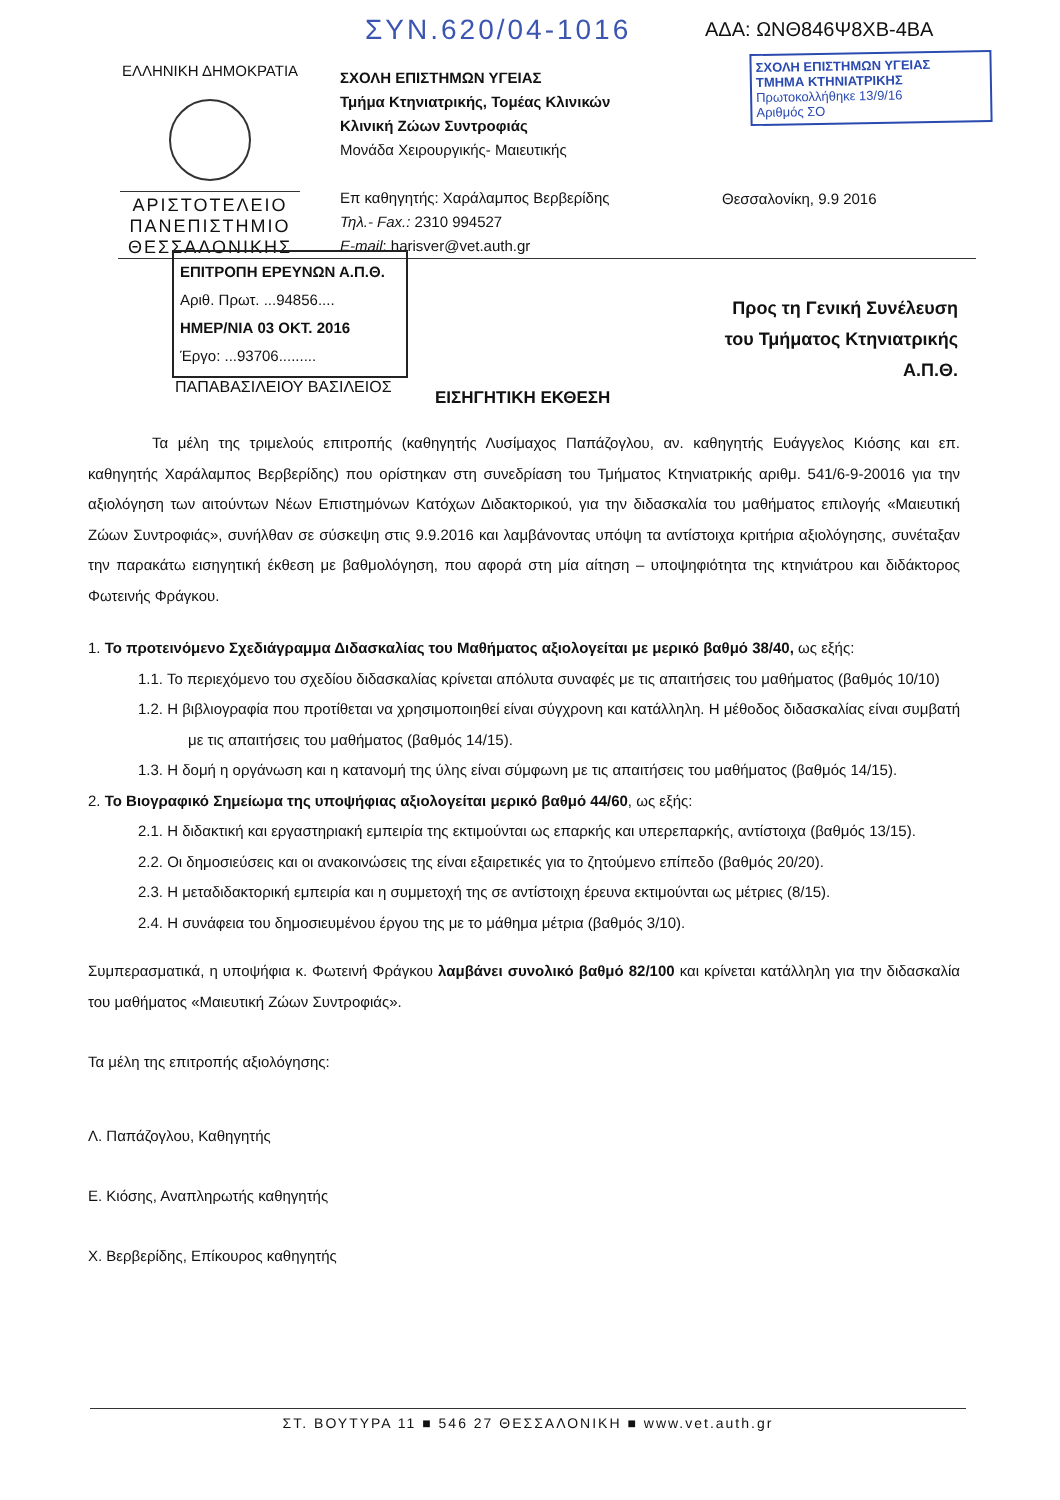ΣΥΝ.620/04-1016 ΑΔΑ: ΩΝΘ846Ψ8ΧΒ-4ΒΑ
ΕΛΛΗΝΙΚΗ ΔΗΜΟΚΡΑΤΙΑ
ΑΡΙΣΤΟΤΕΛΕΙΟ
ΠΑΝΕΠΙΣΤΗΜΙΟ
ΘΕΣΣΑΛΟΝΙΚΗΣ
ΣΧΟΛΗ ΕΠΙΣΤΗΜΩΝ ΥΓΕΙΑΣ
Τμήμα Κτηνιατρικής, Τομέας Κλινικών
Κλινική Ζώων Συντροφιάς
Μονάδα Χειρουργικής- Μαιευτικής
Επ καθηγητής: Χαράλαμπος Βερβερίδης
Τηλ.- Fax.: 2310 994527
E-mail: harisver@vet.auth.gr
ΣΧΟΛΗ ΕΠΙΣΤΗΜΩΝ ΥΓΕΙΑΣ
ΤΜΗΜΑ ΚΤΗΝΙΑΤΡΙΚΗΣ
Πρωτοκολλήθηκε 13/9/16
Αριθμός ΣΟ
Θεσσαλονίκη, 9.9 2016
ΕΠΙΤΡΟΠΗ ΕΡΕΥΝΩΝ Α.Π.Θ.
Αριθ. Πρωτ. ...94856....
ΗΜΕΡ/ΝΙΑ 03 ΟΚΤ. 2016
Έργο: ...93706.........
ΠΑΠΑΒΑΣΙΛΕΙΟΥ ΒΑΣΙΛΕΙΟΣ
Προς τη Γενική Συνέλευση
του Τμήματος Κτηνιατρικής
Α.Π.Θ.
ΕΙΣΗΓΗΤΙΚΗ ΕΚΘΕΣΗ
Τα μέλη της τριμελούς επιτροπής (καθηγητής Λυσίμαχος Παπάζογλου, αν. καθηγητής Ευάγγελος Κιόσης και επ. καθηγητής Χαράλαμπος Βερβερίδης) που ορίστηκαν στη συνεδρίαση του Τμήματος Κτηνιατρικής αριθμ. 541/6-9-20016 για την αξιολόγηση των αιτούντων Νέων Επιστημόνων Κατόχων Διδακτορικού, για την διδασκαλία του μαθήματος επιλογής «Μαιευτική Ζώων Συντροφιάς», συνήλθαν σε σύσκεψη στις 9.9.2016 και λαμβάνοντας υπόψη τα αντίστοιχα κριτήρια αξιολόγησης, συνέταξαν την παρακάτω εισηγητική έκθεση με βαθμολόγηση, που αφορά στη μία αίτηση – υποψηφιότητα της κτηνιάτρου και διδάκτορος Φωτεινής Φράγκου.
1. Το προτεινόμενο Σχεδιάγραμμα Διδασκαλίας του Μαθήματος αξιολογείται με μερικό βαθμό 38/40, ως εξής:
1.1. Το περιεχόμενο του σχεδίου διδασκαλίας κρίνεται απόλυτα συναφές με τις απαιτήσεις του μαθήματος (βαθμός 10/10)
1.2. Η βιβλιογραφία που προτίθεται να χρησιμοποιηθεί είναι σύγχρονη και κατάλληλη. Η μέθοδος διδασκαλίας είναι συμβατή με τις απαιτήσεις του μαθήματος (βαθμός 14/15).
1.3. Η δομή η οργάνωση και η κατανομή της ύλης είναι σύμφωνη με τις απαιτήσεις του μαθήματος (βαθμός 14/15).
2. Το Βιογραφικό Σημείωμα της υποψήφιας αξιολογείται μερικό βαθμό 44/60, ως εξής:
2.1. Η διδακτική και εργαστηριακή εμπειρία της εκτιμούνται ως επαρκής και υπερεπαρκής, αντίστοιχα (βαθμός 13/15).
2.2. Οι δημοσιεύσεις και οι ανακοινώσεις της είναι εξαιρετικές για το ζητούμενο επίπεδο (βαθμός 20/20).
2.3. Η μεταδιδακτορική εμπειρία και η συμμετοχή της σε αντίστοιχη έρευνα εκτιμούνται ως μέτριες (8/15).
2.4. Η συνάφεια του δημοσιευμένου έργου της με το μάθημα μέτρια (βαθμός 3/10).
Συμπερασματικά, η υποψήφια κ. Φωτεινή Φράγκου λαμβάνει συνολικό βαθμό 82/100 και κρίνεται κατάλληλη για την διδασκαλία του μαθήματος «Μαιευτική Ζώων Συντροφιάς».
Τα μέλη της επιτροπής αξιολόγησης:
Λ. Παπάζογλου, Καθηγητής
Ε. Κιόσης, Αναπληρωτής καθηγητής
Χ. Βερβερίδης, Επίκουρος καθηγητής
ΣΤ. ΒΟΥΤΥΡΑ 11 ■ 546 27 ΘΕΣΣΑΛΟΝΙΚΗ ■ www.vet.auth.gr